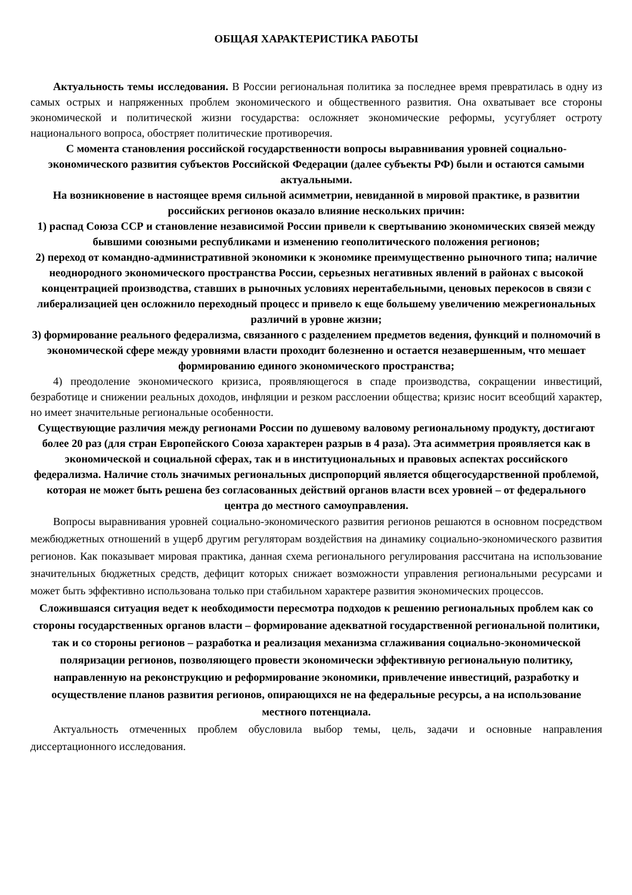ОБЩАЯ ХАРАКТЕРИСТИКА РАБОТЫ
Актуальность темы исследования. В России региональная политика за последнее время превратилась в одну из самых острых и напряженных проблем экономического и общественного развития. Она охватывает все стороны экономической и политической жизни государства: осложняет экономические реформы, усугубляет остроту национального вопроса, обостряет политические противоречия.
С момента становления российской государственности вопросы выравнивания уровней социально-экономического развития субъектов Российской Федерации (далее субъекты РФ) были и остаются самыми актуальными.
На возникновение в настоящее время сильной асимметрии, невиданной в мировой практике, в развитии российских регионов оказало влияние нескольких причин:
1) распад Союза ССР и становление независимой России привели к свертыванию экономических связей между бывшими союзными республиками и изменению геополитического положения регионов;
2) переход от командно-административной экономики к экономике преимущественно рыночного типа; наличие неоднородного экономического пространства России, серьезных негативных явлений в районах с высокой концентрацией производства, ставших в рыночных условиях нерентабельными, ценовых перекосов в связи с либерализацией цен осложнило переходный процесс и привело к еще большему увеличению межрегиональных различий в уровне жизни;
3) формирование реального федерализма, связанного с разделением предметов ведения, функций и полномочий в экономической сфере между уровнями власти проходит болезненно и остается незавершенным, что мешает формированию единого экономического пространства;
4) преодоление экономического кризиса, проявляющегося в спаде производства, сокращении инвестиций, безработице и снижении реальных доходов, инфляции и резком расслоении общества; кризис носит всеобщий характер, но имеет значительные региональные особенности.
Существующие различия между регионами России по душевому валовому региональному продукту, достигают более 20 раз (для стран Европейского Союза характерен разрыв в 4 раза). Эта асимметрия проявляется как в экономической и социальной сферах, так и в институциональных и правовых аспектах российского федерализма. Наличие столь значимых региональных диспропорций является общегосударственной проблемой, которая не может быть решена без согласованных действий органов власти всех уровней – от федерального центра до местного самоуправления.
Вопросы выравнивания уровней социально-экономического развития регионов решаются в основном посредством межбюджетных отношений в ущерб другим регуляторам воздействия на динамику социально-экономического развития регионов. Как показывает мировая практика, данная схема регионального регулирования рассчитана на использование значительных бюджетных средств, дефицит которых снижает возможности управления региональными ресурсами и может быть эффективно использована только при стабильном характере развития экономических процессов.
Сложившаяся ситуация ведет к необходимости пересмотра подходов к решению региональных проблем как со стороны государственных органов власти – формирование адекватной государственной региональной политики, так и со стороны регионов – разработка и реализация механизма сглаживания социально-экономической поляризации регионов, позволяющего провести экономически эффективную региональную политику, направленную на реконструкцию и реформирование экономики, привлечение инвестиций, разработку и осуществление планов развития регионов, опирающихся не на федеральные ресурсы, а на использование местного потенциала.
Актуальность отмеченных проблем обусловила выбор темы, цель, задачи и основные направления диссертационного исследования.